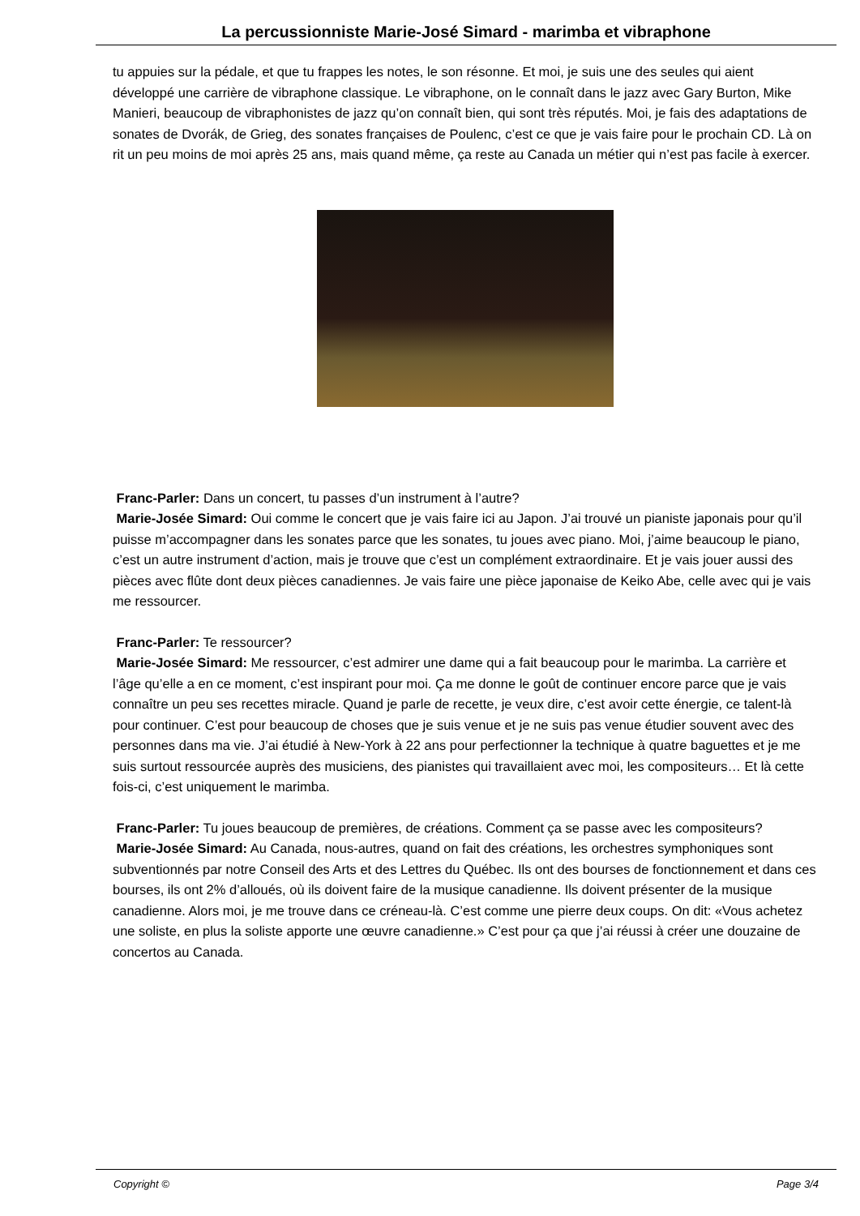La percussionniste Marie-José Simard - marimba et vibraphone
tu appuies sur la pédale, et que tu frappes les notes, le son résonne. Et moi, je suis une des seules qui aient développé une carrière de vibraphone classique. Le vibraphone, on le connaît dans le jazz avec Gary Burton, Mike Manieri, beaucoup de vibraphonistes de jazz qu’on connaît bien, qui sont très réputés. Moi, je fais des adaptations de sonates de Dvorák, de Grieg, des sonates françaises de Poulenc, c’est ce que je vais faire pour le prochain CD. Là on rit un peu moins de moi après 25 ans, mais quand même, ça reste au Canada un métier qui n’est pas facile à exercer.
Franc-Parler: Dans un concert, tu passes d’un instrument à l’autre?
Marie-Josée Simard: Oui comme le concert que je vais faire ici au Japon. J’ai trouvé un pianiste japonais pour qu’il puisse m’accompagner dans les sonates parce que les sonates, tu joues avec piano. Moi, j’aime beaucoup le piano, c’est un autre instrument d’action, mais je trouve que c’est un complément extraordinaire. Et je vais jouer aussi des pièces avec flûte dont deux pièces canadiennes. Je vais faire une pièce japonaise de Keiko Abe, celle avec qui je vais me ressourcer.
Franc-Parler: Te ressourcer?
Marie-Josée Simard: Me ressourcer, c’est admirer une dame qui a fait beaucoup pour le marimba. La carrière et l’âge qu’elle a en ce moment, c’est inspirant pour moi. Ça me donne le goût de continuer encore parce que je vais connaître un peu ses recettes miracle. Quand je parle de recette, je veux dire, c’est avoir cette énergie, ce talent-là pour continuer. C’est pour beaucoup de choses que je suis venue et je ne suis pas venue étudier souvent avec des personnes dans ma vie. J’ai étudié à New-York à 22 ans pour perfectionner la technique à quatre baguettes et je me suis surtout ressourcée auprès des musiciens, des pianistes qui travaillaient avec moi, les compositeurs… Et là cette fois-ci, c’est uniquement le marimba.
Franc-Parler: Tu joues beaucoup de premières, de créations. Comment ça se passe avec les compositeurs?
Marie-Josée Simard: Au Canada, nous-autres, quand on fait des créations, les orchestres symphoniques sont subventionnés par notre Conseil des Arts et des Lettres du Québec. Ils ont des bourses de fonctionnement et dans ces bourses, ils ont 2% d’alloués, où ils doivent faire de la musique canadienne. Ils doivent présenter de la musique canadienne. Alors moi, je me trouve dans ce créneau-là. C’est comme une pierre deux coups. On dit: «Vous achetez une soliste, en plus la soliste apporte une œuvre canadienne.» C’est pour ça que j’ai réussi à créer une douzaine de concertos au Canada.
Copyright © Page 3/4